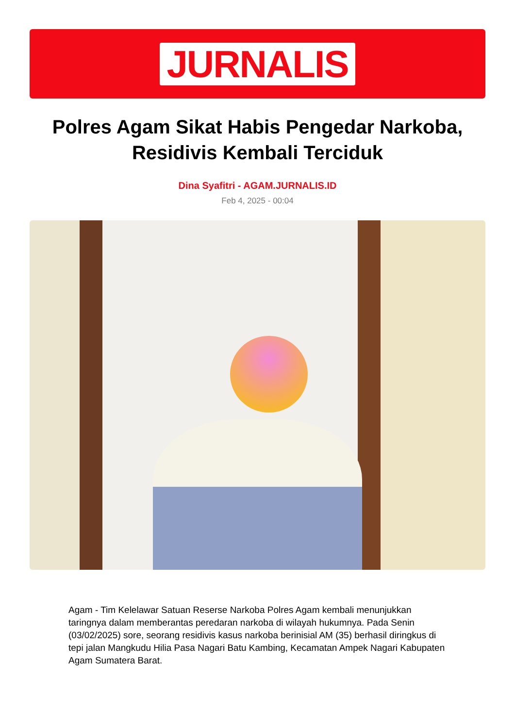JURNALIS
Polres Agam Sikat Habis Pengedar Narkoba, Residivis Kembali Terciduk
Dina Syafitri - AGAM.JURNALIS.ID
Feb 4, 2025 - 00:04
Agam - Tim Kelelawar Satuan Reserse Narkoba Polres Agam kembali menunjukkan taringnya dalam memberantas peredaran narkoba di wilayah hukumnya. Pada Senin (03/02/2025) sore, seorang residivis kasus narkoba berinisial AM (35) berhasil diringkus di tepi jalan Mangkudu Hilia Pasa Nagari Batu Kambing, Kecamatan Ampek Nagari Kabupaten Agam Sumatera Barat.